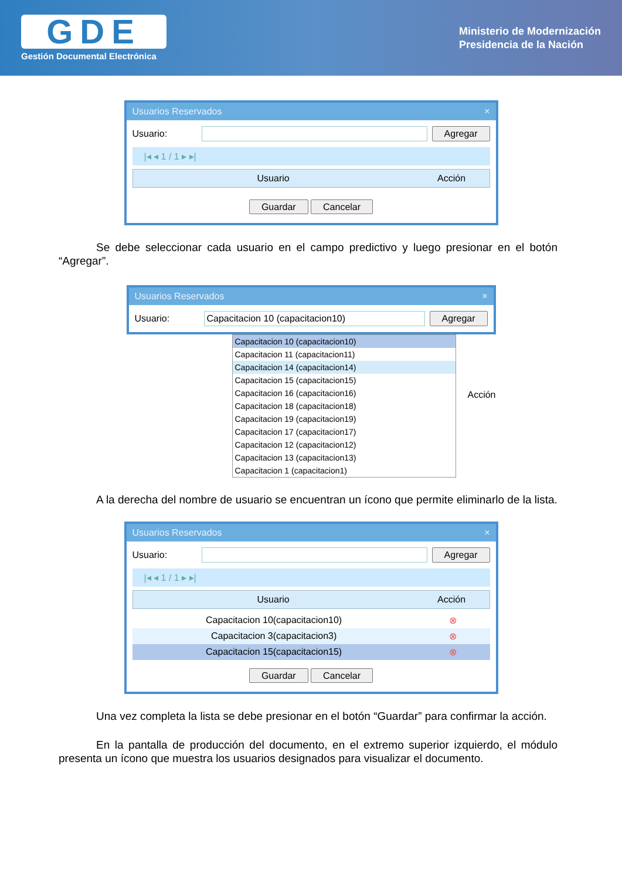GDE
Gestión Documental Electrónica
Ministerio de Modernización
Presidencia de la Nación
Usuarios Reservados ×
Usuario: Agregar
|◂ ◂ 1 / 1 ▸ ▸|
Usuario Acción
Guardar Cancelar
Se debe seleccionar cada usuario en el campo predictivo y luego presionar en el botón “Agregar”.
Usuarios Reservados ×
Usuario: Capacitacion 10 (capacitacion10) Agregar
Capacitacion 10 (capacitacion10)
Capacitacion 11 (capacitacion11)
Capacitacion 14 (capacitacion14)
Capacitacion 15 (capacitacion15)
Capacitacion 16 (capacitacion16)
Capacitacion 18 (capacitacion18)
Capacitacion 19 (capacitacion19)
Capacitacion 17 (capacitacion17)
Capacitacion 12 (capacitacion12)
Capacitacion 13 (capacitacion13)
Capacitacion 1 (capacitacion1)
Acción
A la derecha del nombre de usuario se encuentran un ícono que permite eliminarlo de la lista.
Usuarios Reservados ×
Usuario: Agregar
|◂ ◂ 1 / 1 ▸ ▸|
Usuario Acción
Capacitacion 10(capacitacion10)
⊗
Capacitacion 3(capacitacion3) ⊗
Capacitacion 15(capacitacion15)
⊗
Guardar Cancelar
Una vez completa la lista se debe presionar en el botón “Guardar” para confirmar la acción.
En la pantalla de producción del documento, en el extremo superior izquierdo, el módulo presenta un ícono que muestra los usuarios designados para visualizar el documento.